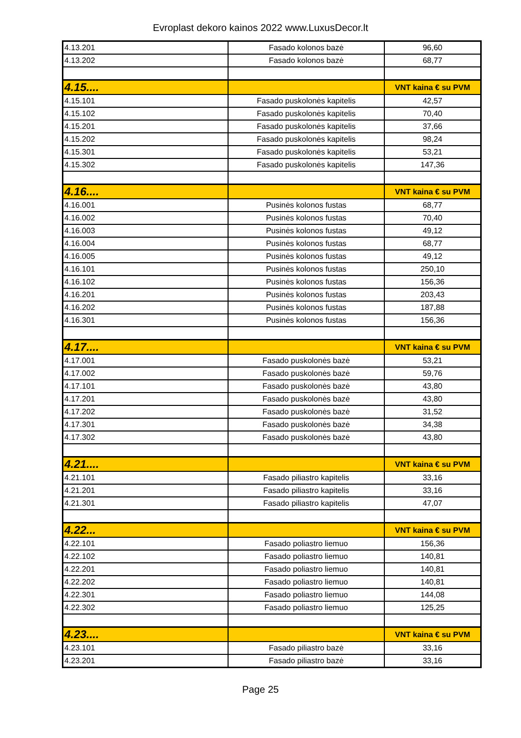Evroplast dekoro kainos 2022 www.LuxusDecor.lt
| 4.13.201 | Fasado kolonos bazė | 96,60 |
| 4.13.202 | Fasado kolonos bazė | 68,77 |
| 4.15.... | | VNT kaina € su PVM |
| 4.15.101 | Fasado puskolonės kapitelis | 42,57 |
| 4.15.102 | Fasado puskolonės kapitelis | 70,40 |
| 4.15.201 | Fasado puskolonės kapitelis | 37,66 |
| 4.15.202 | Fasado puskolonės kapitelis | 98,24 |
| 4.15.301 | Fasado puskolonės kapitelis | 53,21 |
| 4.15.302 | Fasado puskolonės kapitelis | 147,36 |
| 4.16.... | | VNT kaina € su PVM |
| 4.16.001 | Pusinės kolonos fustas | 68,77 |
| 4.16.002 | Pusinės kolonos fustas | 70,40 |
| 4.16.003 | Pusinės kolonos fustas | 49,12 |
| 4.16.004 | Pusinės kolonos fustas | 68,77 |
| 4.16.005 | Pusinės kolonos fustas | 49,12 |
| 4.16.101 | Pusinės kolonos fustas | 250,10 |
| 4.16.102 | Pusinės kolonos fustas | 156,36 |
| 4.16.201 | Pusinės kolonos fustas | 203,43 |
| 4.16.202 | Pusinės kolonos fustas | 187,88 |
| 4.16.301 | Pusinės kolonos fustas | 156,36 |
| 4.17.... | | VNT kaina € su PVM |
| 4.17.001 | Fasado puskolonės bazė | 53,21 |
| 4.17.002 | Fasado puskolonės bazė | 59,76 |
| 4.17.101 | Fasado puskolonės bazė | 43,80 |
| 4.17.201 | Fasado puskolonės bazė | 43,80 |
| 4.17.202 | Fasado puskolonės bazė | 31,52 |
| 4.17.301 | Fasado puskolonės bazė | 34,38 |
| 4.17.302 | Fasado puskolonės bazė | 43,80 |
| 4.21.... | | VNT kaina € su PVM |
| 4.21.101 | Fasado piliastro kapitelis | 33,16 |
| 4.21.201 | Fasado piliastro kapitelis | 33,16 |
| 4.21.301 | Fasado piliastro kapitelis | 47,07 |
| 4.22... | | VNT kaina € su PVM |
| 4.22.101 | Fasado poliastro liemuo | 156,36 |
| 4.22.102 | Fasado poliastro liemuo | 140,81 |
| 4.22.201 | Fasado poliastro liemuo | 140,81 |
| 4.22.202 | Fasado poliastro liemuo | 140,81 |
| 4.22.301 | Fasado poliastro liemuo | 144,08 |
| 4.22.302 | Fasado poliastro liemuo | 125,25 |
| 4.23.... | | VNT kaina € su PVM |
| 4.23.101 | Fasado piliastro bazė | 33,16 |
| 4.23.201 | Fasado piliastro bazė | 33,16 |
Page 25